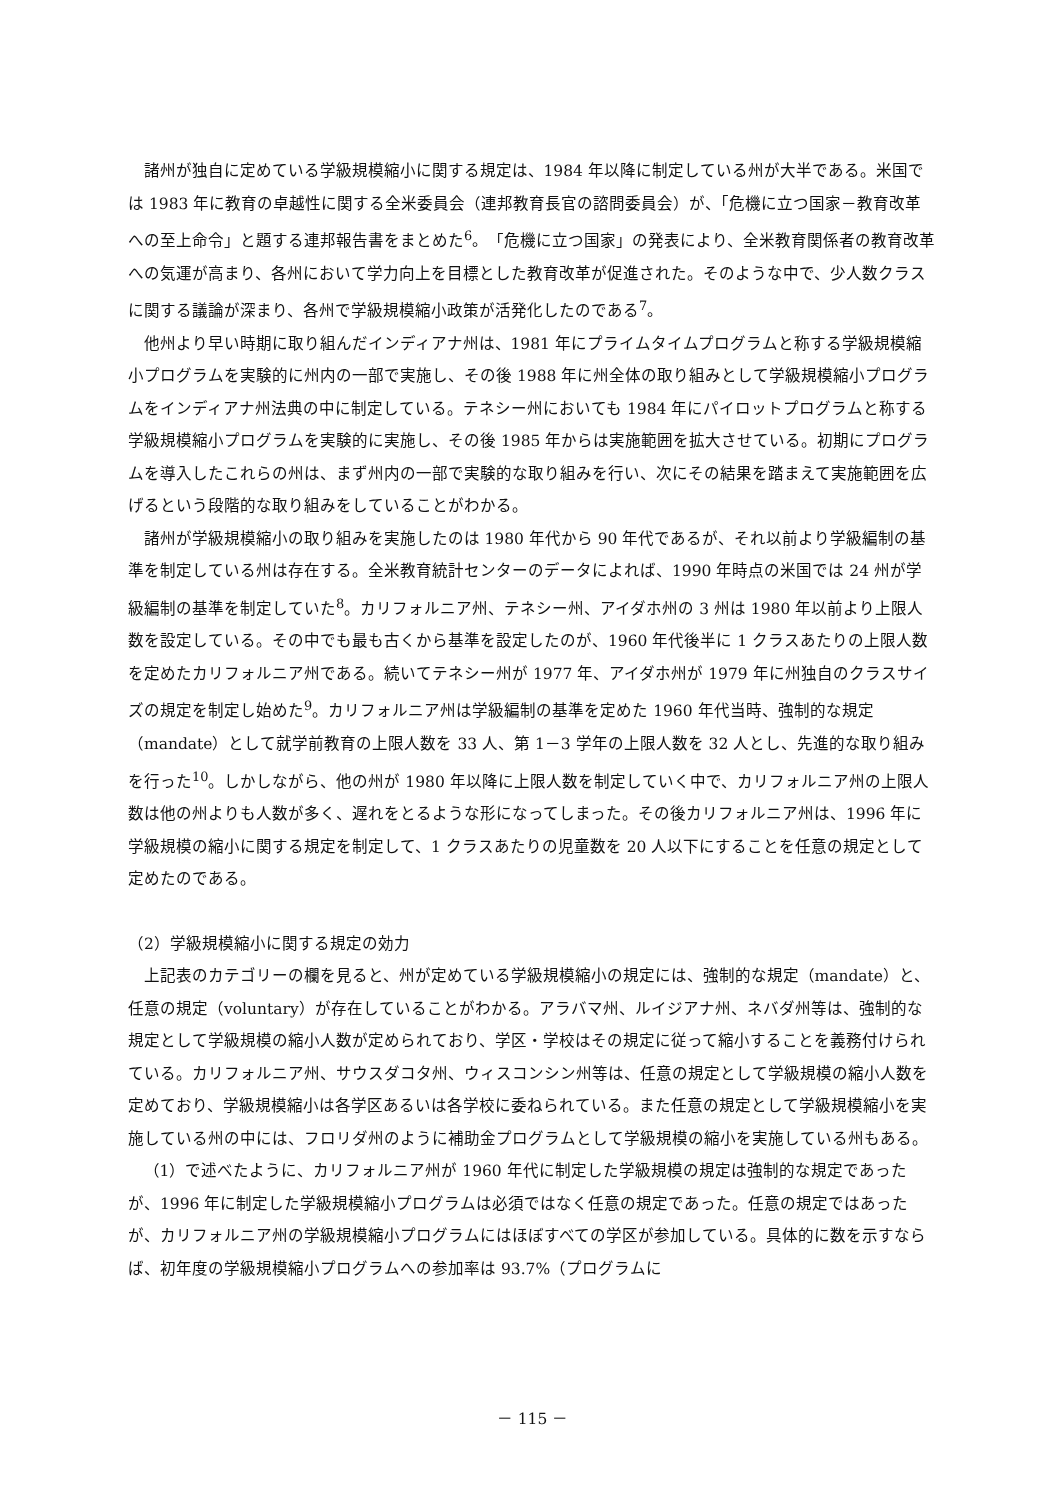諸州が独自に定めている学級規模縮小に関する規定は、1984 年以降に制定している州が大半である。米国では 1983 年に教育の卓越性に関する全米委員会（連邦教育長官の諮問委員会）が、「危機に立つ国家－教育改革への至上命令」と題する連邦報告書をまとめた<sup>6</sup>。「危機に立つ国家」の発表により、全米教育関係者の教育改革への気運が高まり、各州において学力向上を目標とした教育改革が促進された。そのような中で、少人数クラスに関する議論が深まり、各州で学級規模縮小政策が活発化したのである<sup>7</sup>。
他州より早い時期に取り組んだインディアナ州は、1981 年にプライムタイムプログラムと称する学級規模縮小プログラムを実験的に州内の一部で実施し、その後 1988 年に州全体の取り組みとして学級規模縮小プログラムをインディアナ州法典の中に制定している。テネシー州においても 1984 年にパイロットプログラムと称する学級規模縮小プログラムを実験的に実施し、その後 1985 年からは実施範囲を拡大させている。初期にプログラムを導入したこれらの州は、まず州内の一部で実験的な取り組みを行い、次にその結果を踏まえて実施範囲を広げるという段階的な取り組みをしていることがわかる。
諸州が学級規模縮小の取り組みを実施したのは 1980 年代から 90 年代であるが、それ以前より学級編制の基準を制定している州は存在する。全米教育統計センターのデータによれば、1990 年時点の米国では 24 州が学級編制の基準を制定していた<sup>8</sup>。カリフォルニア州、テネシー州、アイダホ州の 3 州は 1980 年以前より上限人数を設定している。その中でも最も古くから基準を設定したのが、1960 年代後半に 1 クラスあたりの上限人数を定めたカリフォルニア州である。続いてテネシー州が 1977 年、アイダホ州が 1979 年に州独自のクラスサイズの規定を制定し始めた<sup>9</sup>。カリフォルニア州は学級編制の基準を定めた 1960 年代当時、強制的な規定（mandate）として就学前教育の上限人数を 33 人、第 1－3 学年の上限人数を 32 人とし、先進的な取り組みを行った<sup>10</sup>。しかしながら、他の州が 1980 年以降に上限人数を制定していく中で、カリフォルニア州の上限人数は他の州よりも人数が多く、遅れをとるような形になってしまった。その後カリフォルニア州は、1996 年に学級規模の縮小に関する規定を制定して、1 クラスあたりの児童数を 20 人以下にすることを任意の規定として定めたのである。
（2）学級規模縮小に関する規定の効力
上記表のカテゴリーの欄を見ると、州が定めている学級規模縮小の規定には、強制的な規定（mandate）と、任意の規定（voluntary）が存在していることがわかる。アラバマ州、ルイジアナ州、ネバダ州等は、強制的な規定として学級規模の縮小人数が定められており、学区・学校はその規定に従って縮小することを義務付けられている。カリフォルニア州、サウスダコタ州、ウィスコンシン州等は、任意の規定として学級規模の縮小人数を定めており、学級規模縮小は各学区あるいは各学校に委ねられている。また任意の規定として学級規模縮小を実施している州の中には、フロリダ州のように補助金プログラムとして学級規模の縮小を実施している州もある。
（1）で述べたように、カリフォルニア州が 1960 年代に制定した学級規模の規定は強制的な規定であったが、1996 年に制定した学級規模縮小プログラムは必須ではなく任意の規定であった。任意の規定ではあったが、カリフォルニア州の学級規模縮小プログラムにはほぼすべての学区が参加している。具体的に数を示すならば、初年度の学級規模縮小プログラムへの参加率は 93.7%（プログラムに
－ 115 －